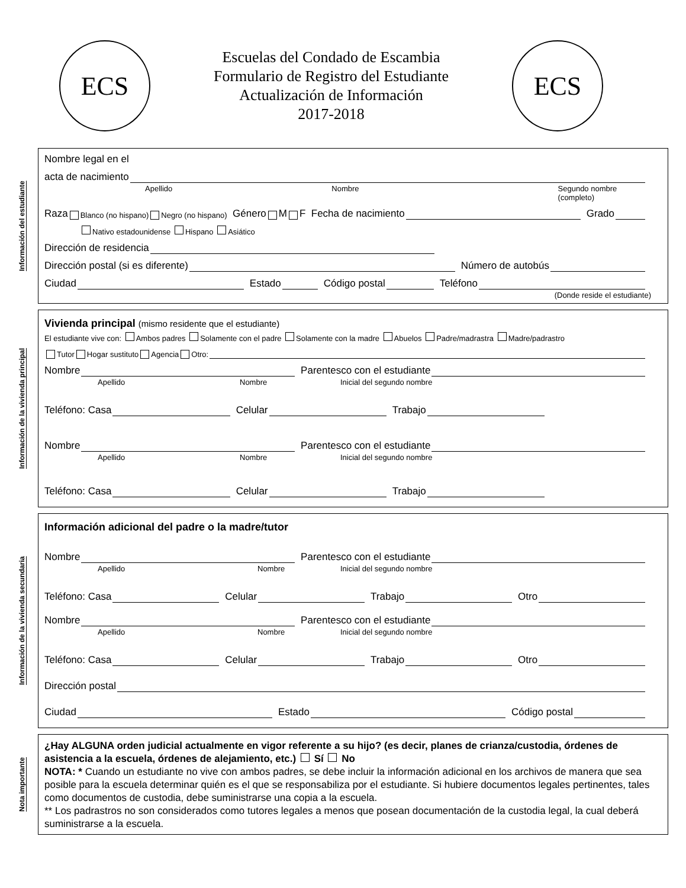ECS
Escuelas del Condado de Escambia
Formulario de Registro del Estudiante
Actualización de Información
2017-2018
ECS
Información del estudiante
Nombre legal en el
acta de nacimiento
Apellido Nombre Segundo nombre (completo)
Raza Blanco (no hispano) Negro (no hispano) Género M F Fecha de nacimiento Grado
Nativo estadounidense Hispano Asiático
Dirección de residencia
Dirección postal (si es diferente) Número de autobús
Ciudad Estado Código postal Teléfono
(Donde reside el estudiante)
Información de la vivienda principal
Vivienda principal (mismo residente que el estudiante)
El estudiante vive con: Ambos padres Solamente con el padre Solamente con la madre Abuelos Padre/madrastra Madre/padrastro
Tutor Hogar sustituto Agencia Otro:
Nombre Parentesco con el estudiante
Apellido Nombre Inicial del segundo nombre
Teléfono: Casa Celular Trabajo
Nombre Parentesco con el estudiante
Apellido Nombre Inicial del segundo nombre
Teléfono: Casa Celular Trabajo
Información de la vivienda secundaria
Información adicional del padre o la madre/tutor
Nombre Parentesco con el estudiante
Apellido Nombre Inicial del segundo nombre
Teléfono: Casa Celular Trabajo Otro
Nombre Parentesco con el estudiante
Apellido Nombre Inicial del segundo nombre
Teléfono: Casa Celular Trabajo Otro
Dirección postal
Ciudad Estado Código postal
Nota importante
¿Hay ALGUNA orden judicial actualmente en vigor referente a su hijo? (es decir, planes de crianza/custodia, órdenes de asistencia a la escuela, órdenes de alejamiento, etc.) Sí No
NOTA: * Cuando un estudiante no vive con ambos padres, se debe incluir la información adicional en los archivos de manera que sea posible para la escuela determinar quién es el que se responsabiliza por el estudiante. Si hubiere documentos legales pertinentes, tales como documentos de custodia, debe suministrarse una copia a la escuela.
** Los padrastros no son considerados como tutores legales a menos que posean documentación de la custodia legal, la cual deberá suministrarse a la escuela.